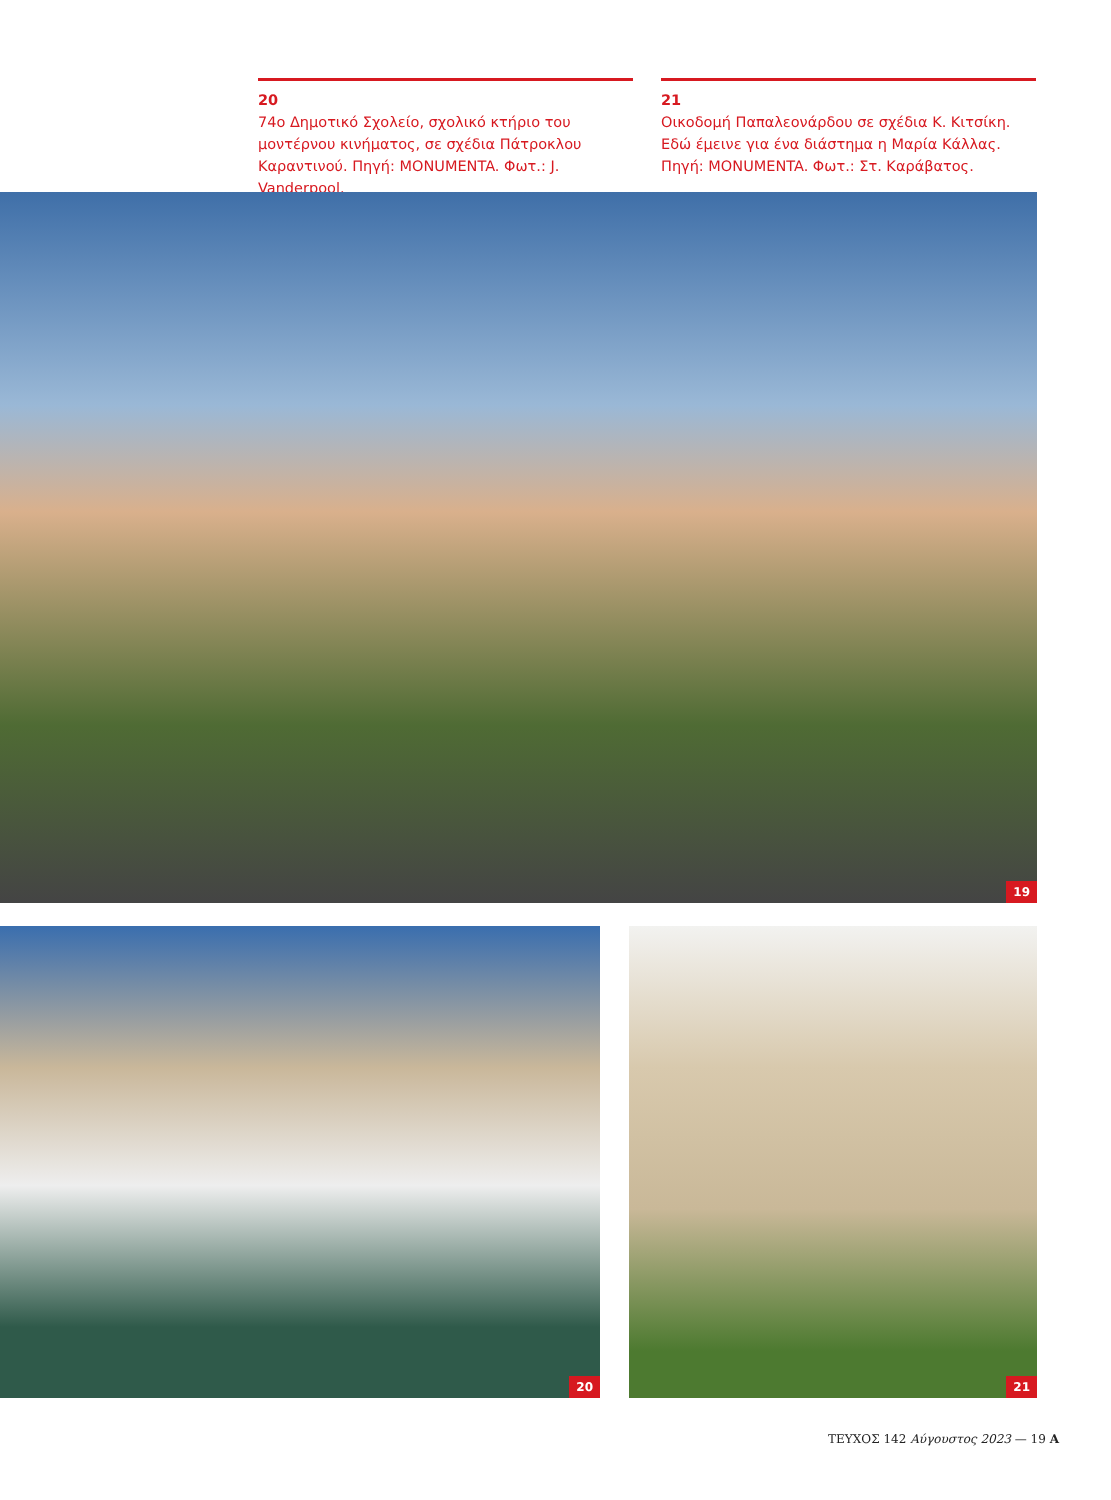20
74ο Δημοτικό Σχολείο, σχολικό κτήριο του μοντέρνου κινήματος, σε σχέδια Πάτροκλου Καραντινού. Πηγή: MONUMENTA. Φωτ.: J. Vanderpool.
21
Οικοδομή Παπαλεονάρδου σε σχέδια Κ. Κιτσίκη. Εδώ έμεινε για ένα διάστημα η Μαρία Κάλλας. Πηγή: MONUMENTA. Φωτ.: Στ. Καράβατος.
19
20 21
ΤΕΥΧΟΣ 142 Αύγουστος 2023 — 19 Α